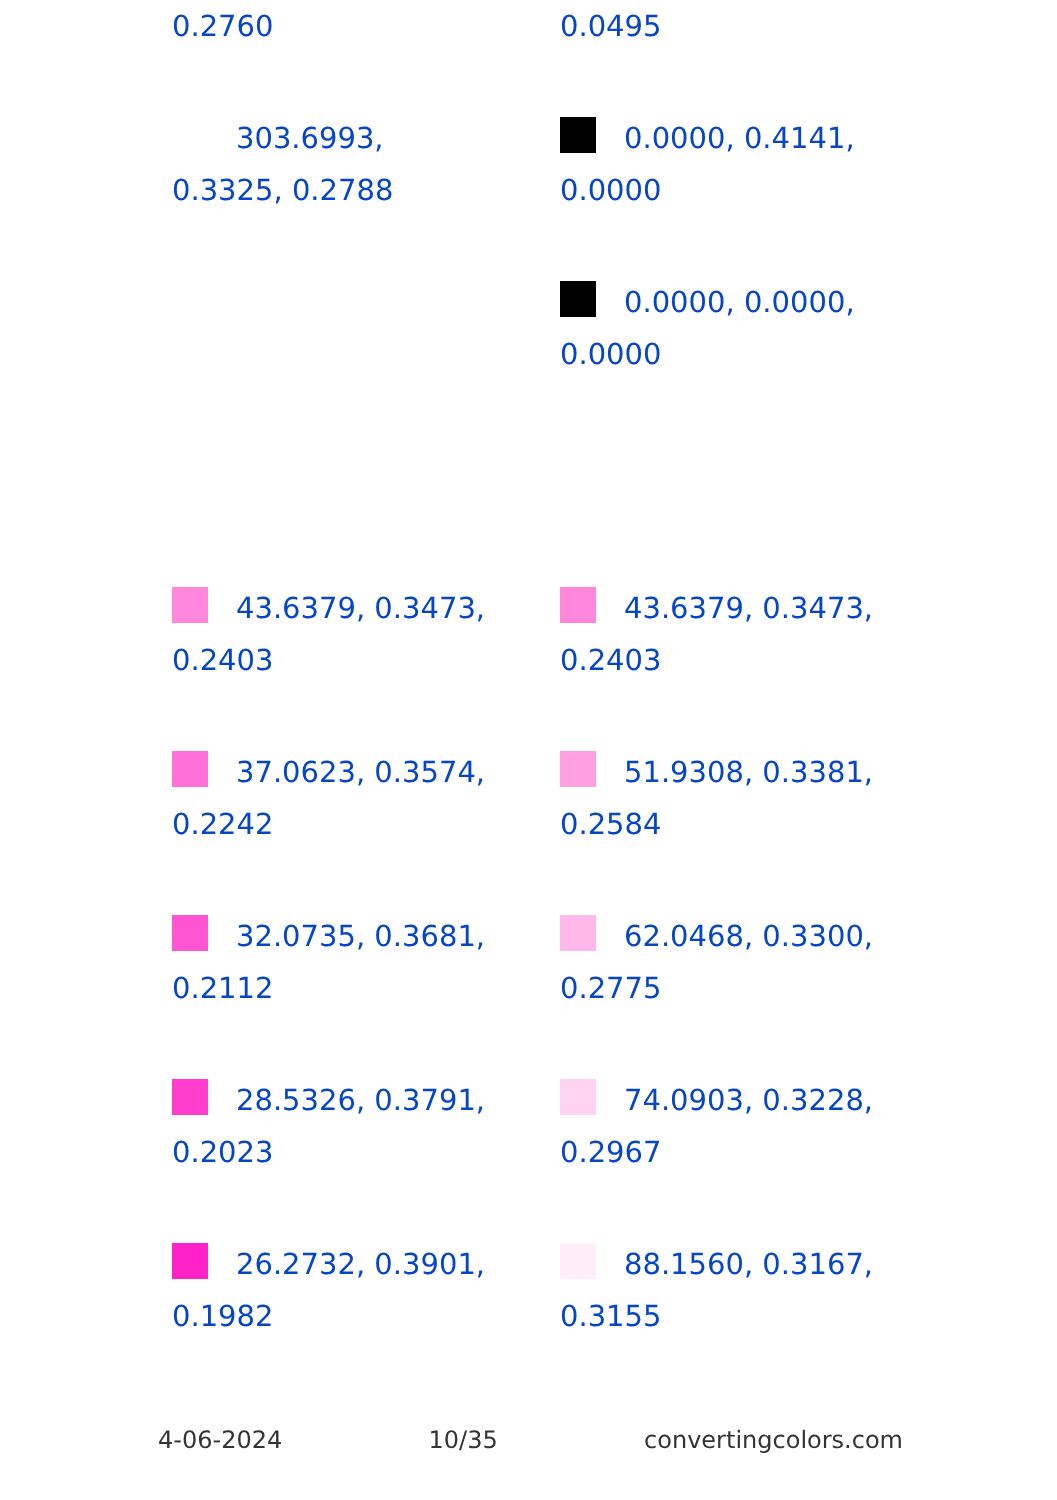0.2760 0.0495
303.6993, 0.3325, 0.2788
0.0000, 0.4141, 0.0000
0.0000, 0.0000, 0.0000
43.6379, 0.3473, 0.2403
43.6379, 0.3473, 0.2403
37.0623, 0.3574, 0.2242
51.9308, 0.3381, 0.2584
32.0735, 0.3681, 0.2112
62.0468, 0.3300, 0.2775
28.5326, 0.3791, 0.2023
74.0903, 0.3228, 0.2967
26.2732, 0.3901, 0.1982
88.1560, 0.3167, 0.3155
4-06-2024 10/35 convertingcolors.com